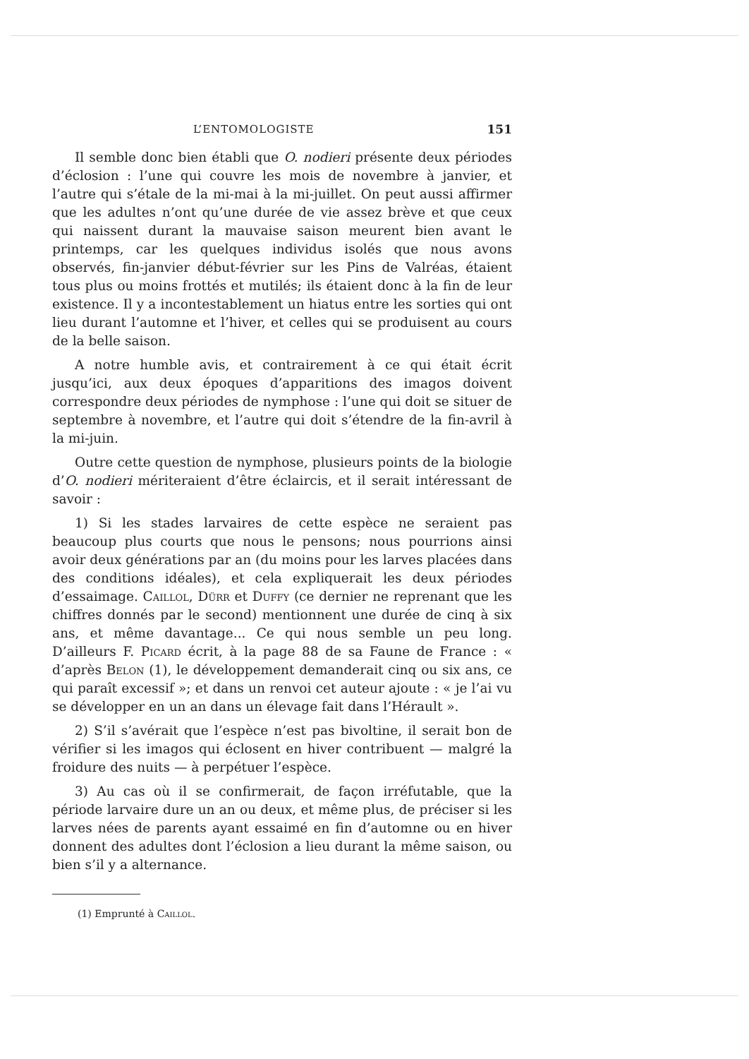L’ENTOMOLOGISTE 151
Il semble donc bien établi que O. nodieri présente deux périodes d’éclosion : l’une qui couvre les mois de novembre à janvier, et l’autre qui s’étale de la mi-mai à la mi-juillet. On peut aussi affirmer que les adultes n’ont qu’une durée de vie assez brève et que ceux qui naissent durant la mauvaise saison meurent bien avant le printemps, car les quelques individus isolés que nous avons observés, fin-janvier début-février sur les Pins de Valréas, étaient tous plus ou moins frottés et mutilés; ils étaient donc à la fin de leur existence. Il y a incontestablement un hiatus entre les sorties qui ont lieu durant l’automne et l’hiver, et celles qui se produisent au cours de la belle saison.
A notre humble avis, et contrairement à ce qui était écrit jusqu’ici, aux deux époques d’apparitions des imagos doivent correspondre deux périodes de nymphose : l’une qui doit se situer de septembre à novembre, et l’autre qui doit s’étendre de la fin-avril à la mi-juin.
Outre cette question de nymphose, plusieurs points de la biologie d’O. nodieri mériteraient d’être éclaircis, et il serait intéressant de savoir :
1) Si les stades larvaires de cette espèce ne seraient pas beaucoup plus courts que nous le pensons; nous pourrions ainsi avoir deux générations par an (du moins pour les larves placées dans des conditions idéales), et cela expliquerait les deux périodes d’essaimage. Caillol, Dürr et Duffy (ce dernier ne reprenant que les chiffres donnés par le second) mentionnent une durée de cinq à six ans, et même davantage... Ce qui nous semble un peu long. D’ailleurs F. Picard écrit, à la page 88 de sa Faune de France : « d’après Belon (1), le développement demanderait cinq ou six ans, ce qui paraît excessif »; et dans un renvoi cet auteur ajoute : « je l’ai vu se développer en un an dans un élevage fait dans l’Hérault ».
2) S’il s’avérait que l’espèce n’est pas bivoltine, il serait bon de vérifier si les imagos qui éclosent en hiver contribuent — malgré la froidure des nuits — à perpétuer l’espèce.
3) Au cas où il se confirmerait, de façon irréfutable, que la période larvaire dure un an ou deux, et même plus, de préciser si les larves nées de parents ayant essaimé en fin d’automne ou en hiver donnent des adultes dont l’éclosion a lieu durant la même saison, ou bien s’il y a alternance.
(1) Emprunté à Caillol.